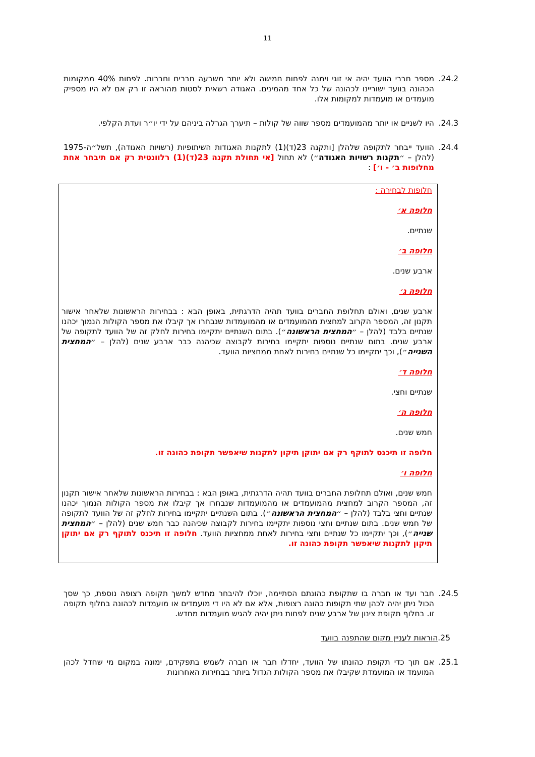11
24.2. מספר חברי הוועד יהיה אי זוגי וימנה לפחות חמישה ולא יותר משבעה חברים וחברות. לפחות 40% ממקומות הכהונה בוועד ישוריינו לכהונה של כל אחד מהמינים. האגודה רשאית לסטות מהוראה זו רק אם לא היו מספיק מועמדים או מועמדות למקומות אלו.
24.3. היו לשניים או יותר מהמועמדים מספר שווה של קולות – תיערך הגרלה ביניהם על ידי יו״ר ועדת הקלפי.
24.4. הוועד ייבחר לתקופה שלהלן [ותקנה 23(ד)(1) לתקנות האגודות השיתופיות (רשויות האגודה), תשל״ה-1975 (להלן – ״תקנות רשויות האגודה״) לא תחול [אי תחולת תקנה 23(ד)(1) רלוונטית רק אם תיבחר אחת מחלופות ב׳ - ו׳] :
חלופות לבחירה :
חלופה א׳
שנתיים.
חלופה ב׳
ארבע שנים.
חלופה ג׳
ארבע שנים, ואולם תחלופת החברים בוועד תהיה הדרגתית, באופן הבא : בבחירות הראשונות שלאחר אישור תקנון זה, המספר הקרוב למחצית מהמועמדים או מהמועמדות שנבחרו אך קיבלו את מספר הקולות הנמוך יכהנו שנתיים בלבד (להלן – ״המחצית הראשונה״). בתום השנתיים יתקיימו בחירות לחלק זה של הוועד לתקופה של ארבע שנים. בתום שנתיים נוספות יתקיימו בחירות לקבוצה שכיהנה כבר ארבע שנים (להלן – ״המחצית השנייה״), וכך יתקיימו כל שנתיים בחירות לאחת ממחציות הוועד.
חלופה ד׳
שנתיים וחצי.
חלופה ה׳
חמש שנים.
חלופה זו תיכנס לתוקף רק אם יתוקן תיקון לתקנות שיאפשר תקופת כהונה זו.
חלופה ו׳
חמש שנים, ואולם תחלופת החברים בוועד תהיה הדרגתית, באופן הבא : בבחירות הראשונות שלאחר אישור תקנון זה, המספר הקרוב למחצית מהמועמדים או מהמועמדות שנבחרו אך קיבלו את מספר הקולות הנמוך יכהנו שנתיים וחצי בלבד (להלן – ״המחצית הראשונה״). בתום השנתיים יתקיימו בחירות לחלק זה של הוועד לתקופה של חמש שנים. בתום שנתיים וחצי נוספות יתקיימו בחירות לקבוצה שכיהנה כבר חמש שנים (להלן – ״המחצית שנייה״), וכך יתקיימו כל שנתיים וחצי בחירות לאחת ממחציות הוועד. חלופה זו תיכנס לתוקף רק אם יתוקן תיקון לתקנות שיאפשר תקופת כהונה זו.
24.5. חבר ועד או חברה בו שתקופת כהונתם הסתיימה, יוכלו להיבחר מחדש למשך תקופה רצופה נוספת, כך שסך הכול ניתן יהיה לכהן שתי תקופות כהונה רצופות, אלא אם לא היו די מועמדים או מועמדות לכהונה בחלוף תקופה זו. בחלוף תקופת צינון של ארבע שנים לפחות ניתן יהיה להגיש מועמדות מחדש.
25. הוראות לעניין מקום שהתפנה בוועד
25.1. אם תוך כדי תקופת כהונתו של הוועד, יחדלו חבר או חברה לשמש בתפקידם, ימונה במקום מי שחדל לכהן המועמד או המועמדת שקיבלו את מספר הקולות הגדול ביותר בבחירות האחרונות